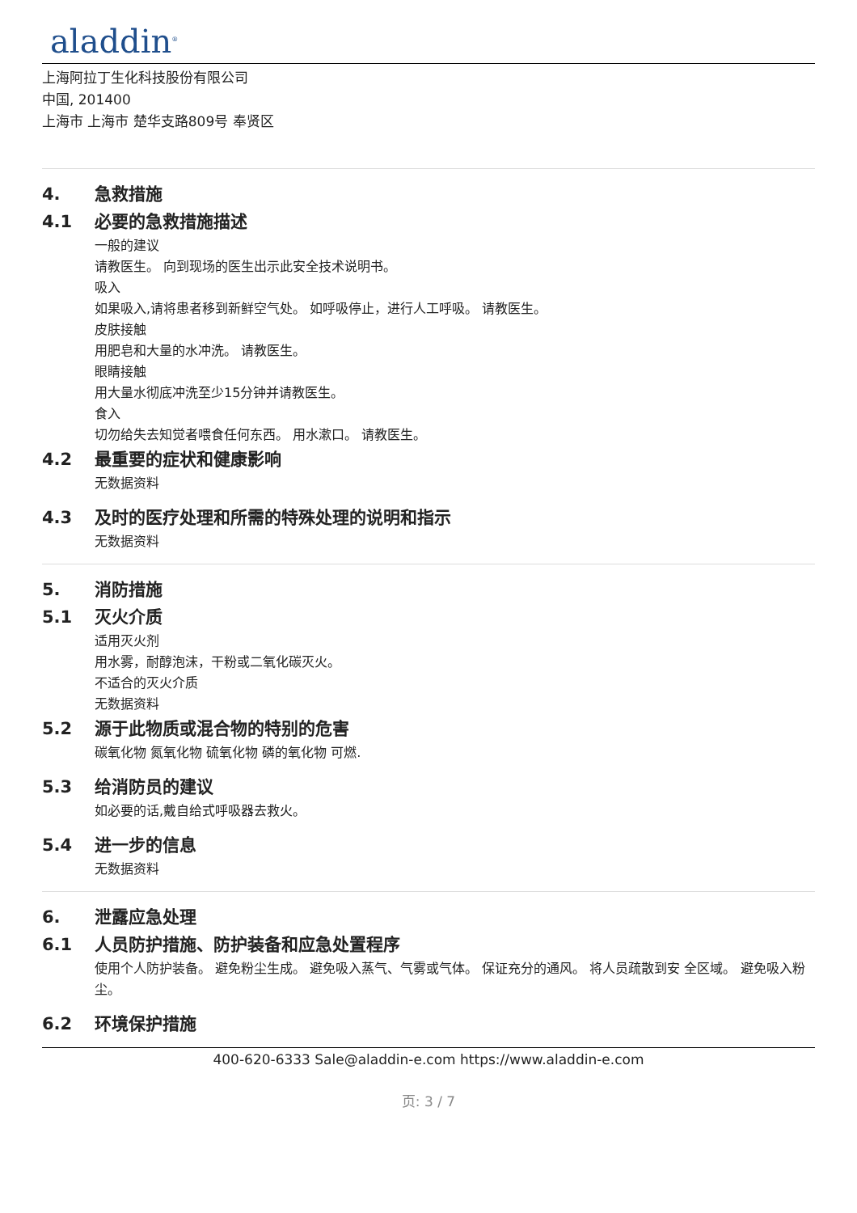aladdin<sup>®</sup>
上海阿拉丁生化科技股份有限公司
中国, 201400
上海市 上海市 楚华支路809号 奉贤区
4. 急救措施
4.1 必要的急救措施描述
一般的建议
请教医生。 向到现场的医生出示此安全技术说明书。
吸入
如果吸入,请将患者移到新鲜空气处。 如呼吸停止，进行人工呼吸。 请教医生。
皮肤接触
用肥皂和大量的水冲洗。 请教医生。
眼睛接触
用大量水彻底冲洗至少15分钟并请教医生。
食入
切勿给失去知觉者喂食任何东西。 用水漱口。 请教医生。
4.2 最重要的症状和健康影响
无数据资料
4.3 及时的医疗处理和所需的特殊处理的说明和指示
无数据资料
5. 消防措施
5.1 灭火介质
适用灭火剂
用水雾，耐醇泡沫，干粉或二氧化碳灭火。
不适合的灭火介质
无数据资料
5.2 源于此物质或混合物的特别的危害
碳氧化物 氮氧化物 硫氧化物 磷的氧化物 可燃.
5.3 给消防员的建议
如必要的话,戴自给式呼吸器去救火。
5.4 进一步的信息
无数据资料
6. 泄露应急处理
6.1 人员防护措施、防护装备和应急处置程序
使用个人防护装备。 避免粉尘生成。 避免吸入蒸气、气雾或气体。 保证充分的通风。 将人员疏散到安 全区域。 避免吸入粉尘。
6.2 环境保护措施
400-620-6333 Sale@aladdin-e.com https://www.aladdin-e.com
页: 3 / 7